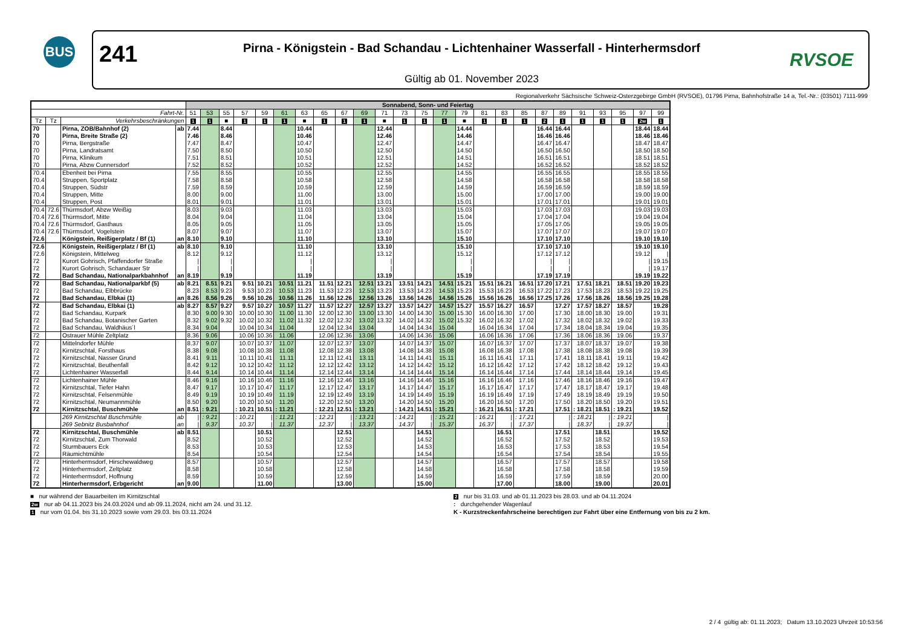BUS
241
Pirna - Königstein - Bad Schandau - Lichtenhainer Wasserfall - Hinterhermsdorf
Gültig ab 01. November 2023
RVSOE
Regionalverkehr Sächsische Schweiz-Osterzgebirge GmbH (RVSOE), 01796 Pirna, Bahnhofstraße 14 a, Tel.-Nr.: (03501) 7111-999
| | | | | Sonnabend, Sonn- und Feiertag | | | | | | | | | | | | | | | | | | | | | | | | |
| --- | --- | --- | --- | --- | --- | --- | --- | --- | --- | --- | --- | --- | --- | --- | --- | --- | --- | --- | --- | --- | --- | --- | --- | --- | --- | --- | --- | --- |
| Fahrt-Nr. | | | | 51 | 53 | 55 | 57 | 59 | 61 | 63 | 65 | 67 | 69 | 71 | 73 | 75 | 77 | 79 | 81 | 83 | 85 | 87 | 89 | 91 | 93 | 95 | 97 | 99 |
| Tz | Tz | Verkehrsbeschränkungen | | 1 | 1 | ■ | 1 | 1 | 1 | ■ | 1 | 1 | 1 | ■ | 1 | 1 | 1 | ■ | 1 | 1 | 1 | 2 | 1 | 1 | 1 | 1 | 2w | 1 |
| 70 | | Pirna, ZOB/Bahnhof (2) | ab | 7.44 | | 8.44 | | | | 10.44 | | | | 12.44 | | | | 14.44 | | | | 16.44 | 16.44 | | | | 18.44 | 18.44 |
| 70 | | Pirna, Breite Straße (2) | | 7.46 | | 8.46 | | | | 10.46 | | | | 12.46 | | | | 14.46 | | | | 16.46 | 16.46 | | | | 18.46 | 18.46 |
| 70 | | Pirna, Bergstraße | | 7.47 | | 8.47 | | | | 10.47 | | | | 12.47 | | | | 14.47 | | | | 16.47 | 16.47 | | | | 18.47 | 18.47 |
| 70 | | Pirna, Landratsamt | | 7.50 | | 8.50 | | | | 10.50 | | | | 12.50 | | | | 14.50 | | | | 16.50 | 16.50 | | | | 18.50 | 18.50 |
| 70 | | Pirna, Klinikum | | 7.51 | | 8.51 | | | | 10.51 | | | | 12.51 | | | | 14.51 | | | | 16.51 | 16.51 | | | | 18.51 | 18.51 |
| 70 | | Pirna, Abzw Cunnersdorf | | 7.52 | | 8.52 | | | | 10.52 | | | | 12.52 | | | | 14.52 | | | | 16.52 | 16.52 | | | | 18.52 | 18.52 |
| 70.4 | | Ebenheit bei Pirna | | 7.55 | | 8.55 | | | | 10.55 | | | | 12.55 | | | | 14.55 | | | | 16.55 | 16.55 | | | | 18.55 | 18.55 |
| 70.4 | | Struppen, Sportplatz | | 7.58 | | 8.58 | | | | 10.58 | | | | 12.58 | | | | 14.58 | | | | 16.58 | 16.58 | | | | 18.58 | 18.58 |
| 70.4 | | Struppen, Südstr | | 7.59 | | 8.59 | | | | 10.59 | | | | 12.59 | | | | 14.59 | | | | 16.59 | 16.59 | | | | 18.59 | 18.59 |
| 70.4 | | Struppen, Mitte | | 8.00 | | 9.00 | | | | 11.00 | | | | 13.00 | | | | 15.00 | | | | 17.00 | 17.00 | | | | 19.00 | 19.00 |
| 70.4 | | Struppen, Post | | 8.01 | | 9.01 | | | | 11.01 | | | | 13.01 | | | | 15.01 | | | | 17.01 | 17.01 | | | | 19.01 | 19.01 |
| 70.4 | 72.6 | Thürmsdorf, Abzw Weißig | | 8.03 | | 9.03 | | | | 11.03 | | | | 13.03 | | | | 15.03 | | | | 17.03 | 17.03 | | | | 19.03 | 19.03 |
| 70.4 | 72.6 | Thürmsdorf, Mitte | | 8.04 | | 9.04 | | | | 11.04 | | | | 13.04 | | | | 15.04 | | | | 17.04 | 17.04 | | | | 19.04 | 19.04 |
| 70.4 | 72.6 | Thürmsdorf, Gasthaus | | 8.05 | | 9.05 | | | | 11.05 | | | | 13.05 | | | | 15.05 | | | | 17.05 | 17.05 | | | | 19.05 | 19.05 |
| 70.4 | 72.6 | Thürmsdorf, Vogelstein | | 8.07 | | 9.07 | | | | 11.07 | | | | 13.07 | | | | 15.07 | | | | 17.07 | 17.07 | | | | 19.07 | 19.07 |
| 72.6 | | Königstein, Reißigerplatz / Bf (1) | an | 8.10 | | 9.10 | | | | 11.10 | | | | 13.10 | | | | 15.10 | | | | 17.10 | 17.10 | | | | 19.10 | 19.10 |
| 72.6 | | Königstein, Reißigerplatz / Bf (1) | ab | 8.10 | | 9.10 | | | | 11.10 | | | | 13.10 | | | | 15.10 | | | | 17.10 | 17.10 | | | | 19.10 | 19.10 |
| 72.6 | | Königstein, Mittelweg | | 8.12 | | 9.12 | | | | 11.12 | | | | 13.12 | | | | 15.12 | | | | 17.12 | 17.12 | | | | 19.12 | / |
| 72 | | Kurort Gohrisch, Pfaffendorfer Straße | | / | | / | | | | / | | | | / | | | | / | | | | / | / | | | | / | 19.15 |
| 72 | | Kurort Gohrisch, Schandauer Str | | / | | / | | | | / | | | | / | | | | / | | | | / | / | | | | / | 19.17 |
| 72 | | Bad Schandau, Nationalparkbahnhof | an | 8.19 | | 9.19 | | | | 11.19 | | | | 13.19 | | | | 15.19 | | | | 17.19 | 17.19 | | | | 19.19 | 19.22 |
| 72 | | Bad Schandau, Nationalparkbf (5) | ab | 8.21 | 8.51 | 9.21 | 9.51 | 10.21 | 10.51 | 11.21 | 11.51 | 12.21 | 12.51 | 13.21 | 13.51 | 14.21 | 14.51 | 15.21 | 15.51 | 16.21 | 16.51 | 17.20 | 17.21 | 17.51 | 18.21 | 18.51 | 19.20 | 19.23 |
| 72 | | Bad Schandau, Elbbrücke | | 8.23 | 8.53 | 9.23 | 9.53 | 10.23 | 10.53 | 11.23 | 11.53 | 12.23 | 12.53 | 13.23 | 13.53 | 14.23 | 14.53 | 15.23 | 15.53 | 16.23 | 16.53 | 17.22 | 17.23 | 17.53 | 18.23 | 18.53 | 19.22 | 19.25 |
| 72 | | Bad Schandau, Elbkai (1) | an | 8.26 | 8.56 | 9.26 | 9.56 | 10.26 | 10.56 | 11.26 | 11.56 | 12.26 | 12.56 | 13.26 | 13.56 | 14.26 | 14.56 | 15.26 | 15.56 | 16.26 | 16.56 | 17.25 | 17.26 | 17.56 | 18.26 | 18.56 | 19.25 | 19.28 |
| 72 | | Bad Schandau, Elbkai (1) | ab | 8.27 | 8.57 | 9.27 | 9.57 | 10.27 | 10.57 | 11.27 | 11.57 | 12.27 | 12.57 | 13.27 | 13.57 | 14.27 | 14.57 | 15.27 | 15.57 | 16.27 | 16.57 | | 17.27 | 17.57 | 18.27 | 18.57 | | 19.28 |
| 72 | | Bad Schandau, Kurpark | | 8.30 | 9.00 | 9.30 | 10.00 | 10.30 | 11.00 | 11.30 | 12.00 | 12.30 | 13.00 | 13.30 | 14.00 | 14.30 | 15.00 | 15.30 | 16.00 | 16.30 | 17.00 | | 17.30 | 18.00 | 18.30 | 19.00 | | 19.31 |
| 72 | | Bad Schandau, Botanischer Garten | | 8.32 | 9.02 | 9.32 | 10.02 | 10.32 | 11.02 | 11.32 | 12.02 | 12.32 | 13.02 | 13.32 | 14.02 | 14.32 | 15.02 | 15.32 | 16.02 | 16.32 | 17.02 | | 17.32 | 18.02 | 18.32 | 19.02 | | 19.33 |
| 72 | | Bad Schandau, Waldhäus´l | | 8.34 | 9.04 | | 10.04 | 10.34 | 11.04 | | 12.04 | 12.34 | 13.04 | | 14.04 | 14.34 | 15.04 | | 16.04 | 16.34 | 17.04 | | 17.34 | 18.04 | 18.34 | 19.04 | | 19.35 |
| 72 | | Ostrauer Mühle Zeltplatz | | 8.36 | 9.06 | | 10.06 | 10.36 | 11.06 | | 12.06 | 12.36 | 13.06 | | 14.06 | 14.36 | 15.06 | | 16.06 | 16.36 | 17.06 | | 17.36 | 18.06 | 18.36 | 19.06 | | 19.37 |
| 72 | | Mittelndorfer Mühle | | 8.37 | 9.07 | | 10.07 | 10.37 | 11.07 | | 12.07 | 12.37 | 13.07 | | 14.07 | 14.37 | 15.07 | | 16.07 | 16.37 | 17.07 | | 17.37 | 18.07 | 18.37 | 19.07 | | 19.38 |
| 72 | | Kirnitzschtal, Forsthaus | | 8.38 | 9.08 | | 10.08 | 10.38 | 11.08 | | 12.08 | 12.38 | 13.08 | | 14.08 | 14.38 | 15.08 | | 16.08 | 16.38 | 17.08 | | 17.38 | 18.08 | 18.38 | 19.08 | | 19.39 |
| 72 | | Kirnitzschtal, Nasser Grund | | 8.41 | 9.11 | | 10.11 | 10.41 | 11.11 | | 12.11 | 12.41 | 13.11 | | 14.11 | 14.41 | 15.11 | | 16.11 | 16.41 | 17.11 | | 17.41 | 18.11 | 18.41 | 19.11 | | 19.42 |
| 72 | | Kirnitzschtal, Beuthenfall | | 8.42 | 9.12 | | 10.12 | 10.42 | 11.12 | | 12.12 | 12.42 | 13.12 | | 14.12 | 14.42 | 15.12 | | 16.12 | 16.42 | 17.12 | | 17.42 | 18.12 | 18.42 | 19.12 | | 19.43 |
| 72 | | Lichtenhainer Wasserfall | | 8.44 | 9.14 | | 10.14 | 10.44 | 11.14 | | 12.14 | 12.44 | 13.14 | | 14.14 | 14.44 | 15.14 | | 16.14 | 16.44 | 17.14 | | 17.44 | 18.14 | 18.44 | 19.14 | | 19.45 |
| 72 | | Lichtenhainer Mühle | | 8.46 | 9.16 | | 10.16 | 10.46 | 11.16 | | 12.16 | 12.46 | 13.16 | | 14.16 | 14.46 | 15.16 | | 16.16 | 16.46 | 17.16 | | 17.46 | 18.16 | 18.46 | 19.16 | | 19.47 |
| 72 | | Kirnitzschtal, Tiefer Hahn | | 8.47 | 9.17 | | 10.17 | 10.47 | 11.17 | | 12.17 | 12.47 | 13.17 | | 14.17 | 14.47 | 15.17 | | 16.17 | 16.47 | 17.17 | | 17.47 | 18.17 | 18.47 | 19.17 | | 19.48 |
| 72 | | Kirnitzschtal, Felsenmühle | | 8.49 | 9.19 | | 10.19 | 10.49 | 11.19 | | 12.19 | 12.49 | 13.19 | | 14.19 | 14.49 | 15.19 | | 16.19 | 16.49 | 17.19 | | 17.49 | 18.19 | 18.49 | 19.19 | | 19.50 |
| 72 | | Kirnitzschtal, Neumannmühle | | 8.50 | 9.20 | | 10.20 | 10.50 | 11.20 | | 12.20 | 12.50 | 13.20 | | 14.20 | 14.50 | 15.20 | | 16.20 | 16.50 | 17.20 | | 17.50 | 18.20 | 18.50 | 19.20 | | 19.51 |
| 72 | | Kirnitzschtal, Buschmühle | an | 8.51 | : 9.21 | | : 10.21 | 10.51 | : 11.21 | | : 12.21 | 12.51 | : 13.21 | | : 14.21 | 14.51 | : 15.21 | | : 16.21 | 16.51 | : 17.21 | | 17.51 | : 18.21 | 18.51 | : 19.21 | | 19.52 |
| | | 269 Kirnitzschtal Buschmühle | ab | / | : 9.21 | | : 10.21 | / | : 11.21 | | : 12.21 | / | : 13.21 | | : 14.21 | / | : 15.21 | | : 16.21 | / | : 17.21 | | / | : 18.21 | / | : 19.21 | | / |
| | | 269 Sebnitz Busbahnhof | an | / | 9.37 | | 10.37 | / | 11.37 | | 12.37 | / | 13.37 | | 14.37 | / | 15.37 | | 16.37 | / | 17.37 | | / | 18.37 | / | 19.37 | | / |
| 72 | | Kirnitzschtal, Buschmühle | ab | 8.51 | | | | 10.51 | | | | 12.51 | | | | 14.51 | | | | 16.51 | | | 17.51 | | 18.51 | | | 19.52 |
| 72 | | Kirnitzschtal, Zum Thorwald | | 8.52 | | | | 10.52 | | | | 12.52 | | | | 14.52 | | | | 16.52 | | | 17.52 | | 18.52 | | | 19.53 |
| 72 | | Sturmbauers Eck | | 8.53 | | | | 10.53 | | | | 12.53 | | | | 14.53 | | | | 16.53 | | | 17.53 | | 18.53 | | | 19.54 |
| 72 | | Räumichtmühle | | 8.54 | | | | 10.54 | | | | 12.54 | | | | 14.54 | | | | 16.54 | | | 17.54 | | 18.54 | | | 19.55 |
| 72 | | Hinterhermsdorf, Hirschewaldweg | | 8.57 | | | | 10.57 | | | | 12.57 | | | | 14.57 | | | | 16.57 | | | 17.57 | | 18.57 | | | 19.58 |
| 72 | | Hinterhermsdorf, Zeltplatz | | 8.58 | | | | 10.58 | | | | 12.58 | | | | 14.58 | | | | 16.58 | | | 17.58 | | 18.58 | | | 19.59 |
| 72 | | Hinterhermsdorf, Hoffnung | | 8.59 | | | | 10.59 | | | | 12.59 | | | | 14.59 | | | | 16.59 | | | 17.59 | | 18.59 | | | 20.00 |
| 72 | | Hinterhermsdorf, Erbgericht | an | 9.00 | | | | 11.00 | | | | 13.00 | | | | 15.00 | | | | 17.00 | | | 18.00 | | 19.00 | | | 20.01 |
■ nur während der Bauarbeiten im Kirnitzschtal
2w nur ab 04.11.2023 bis 24.03.2024 und ab 09.11.2024, nicht am 24. und 31.12.
1 nur vom 01.04. bis 31.10.2023 sowie vom 29.03. bis 03.11.2024
2 nur bis 31.03. und ab 01.11.2023 bis 28.03. und ab 04.11.2024
: durchgehender Wagenlauf
K - Kurzstreckenfahrscheine berechtigen zur Fahrt über eine Entfernung von bis zu 2 km.
2 / 4 gültig ab: 01.11.2023; Datum 13.10.2023 Uhrzeit 10:53:56